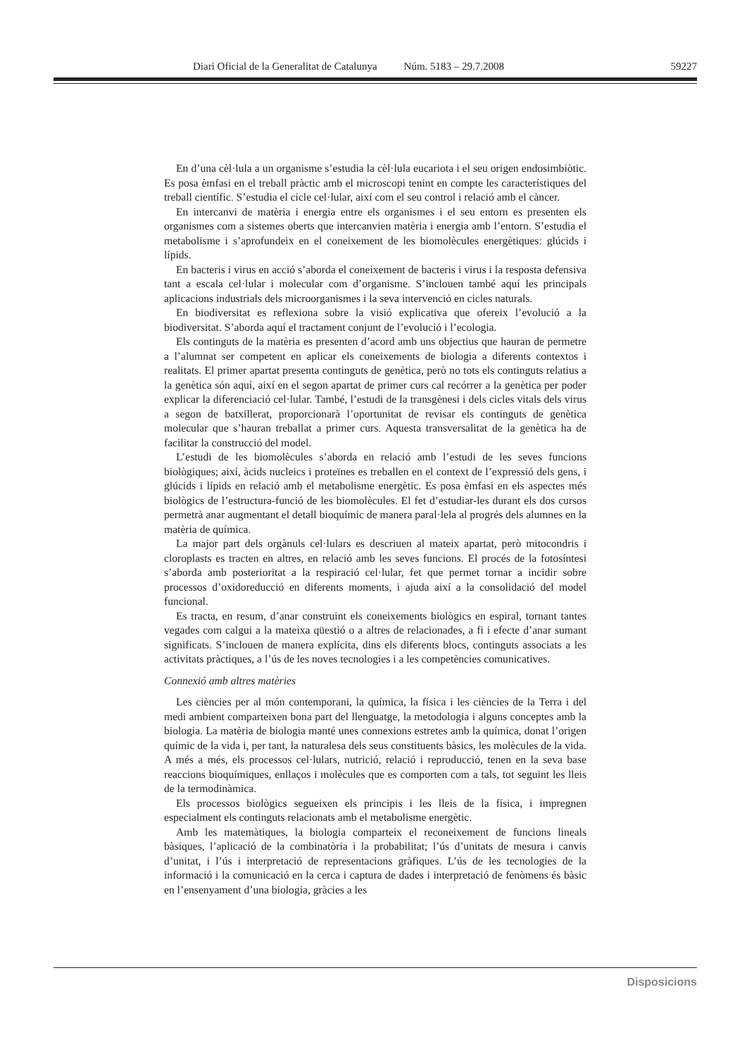Diari Oficial de la Generalitat de Catalunya Núm. 5183 – 29.7.2008 59227
En d’una cèl·lula a un organisme s’estudia la cèl·lula eucariota i el seu origen endosimbiòtic. Es posa èmfasi en el treball pràctic amb el microscopi tenint en compte les característiques del treball científic. S’estudia el cicle cel·lular, així com el seu control i relació amb el càncer.
En intercanvi de matèria i energia entre els organismes i el seu entorn es presenten els organismes com a sistemes oberts que intercanvien matèria i energia amb l’entorn. S’estudia el metabolisme i s’aprofundeix en el coneixement de les biomolècules energètiques: glúcids i lípids.
En bacteris i virus en acció s’aborda el coneixement de bacteris i virus i la resposta defensiva tant a escala cel·lular i molecular com d’organisme. S’inclouen també aquí les principals aplicacions industrials dels microorganismes i la seva intervenció en cicles naturals.
En biodiversitat es reflexiona sobre la visió explicativa que ofereix l’evolució a la biodiversitat. S’aborda aquí el tractament conjunt de l’evolució i l’ecologia.
Els continguts de la matèria es presenten d’acord amb uns objectius que hauran de permetre a l’alumnat ser competent en aplicar els coneixements de biologia a diferents contextos i realitats. El primer apartat presenta continguts de genètica, però no tots els continguts relatius a la genètica són aquí, així en el segon apartat de primer curs cal recórrer a la genètica per poder explicar la diferenciació cel·lular. També, l’estudi de la transgènesi i dels cicles vitals dels virus a segon de batxillerat, proporcionarà l’oportunitat de revisar els continguts de genètica molecular que s’hauran treballat a primer curs. Aquesta transversalitat de la genètica ha de facilitar la construcció del model.
L’estudi de les biomolècules s’aborda en relació amb l’estudi de les seves funcions biològiques; així, àcids nucleics i proteïnes es treballen en el context de l’expressió dels gens, i glúcids i lípids en relació amb el metabolisme energètic. Es posa èmfasi en els aspectes més biològics de l’estructura-funció de les biomolècules. El fet d’estudiar-les durant els dos cursos permetrà anar augmentant el detall bioquímic de manera paral·lela al progrés dels alumnes en la matèria de química.
La major part dels orgànuls cel·lulars es descriuen al mateix apartat, però mitocondris i cloroplasts es tracten en altres, en relació amb les seves funcions. El procés de la fotosíntesi s’aborda amb posterioritat a la respiració cel·lular, fet que permet tornar a incidir sobre processos d’oxidoreducció en diferents moments, i ajuda així a la consolidació del model funcional.
Es tracta, en resum, d’anar construint els coneixements biològics en espiral, tornant tantes vegades com calgui a la mateixa qüestió o a altres de relacionades, a fi i efecte d’anar sumant significats. S’inclouen de manera explícita, dins els diferents blocs, continguts associats a les activitats pràctiques, a l’ús de les noves tecnologies i a les competències comunicatives.
Connexió amb altres matèries
Les ciències per al món contemporani, la química, la física i les ciències de la Terra i del medi ambient comparteixen bona part del llenguatge, la metodologia i alguns conceptes amb la biologia. La matèria de biologia manté unes connexions estretes amb la química, donat l’origen químic de la vida i, per tant, la naturalesa dels seus constituents bàsics, les molècules de la vida. A més a més, els processos cel·lulars, nutrició, relació i reproducció, tenen en la seva base reaccions bioquímiques, enllaços i molècules que es comporten com a tals, tot seguint les lleis de la termodinàmica.
Els processos biològics segueixen els principis i les lleis de la física, i impregnen especialment els continguts relacionats amb el metabolisme energètic.
Amb les matemàtiques, la biologia comparteix el reconeixement de funcions lineals bàsiques, l’aplicació de la combinatòria i la probabilitat; l’ús d’unitats de mesura i canvis d’unitat, i l’ús i interpretació de representacions gràfiques. L’ús de les tecnologies de la informació i la comunicació en la cerca i captura de dades i interpretació de fenòmens és bàsic en l’ensenyament d’una biologia, gràcies a les
Disposicions